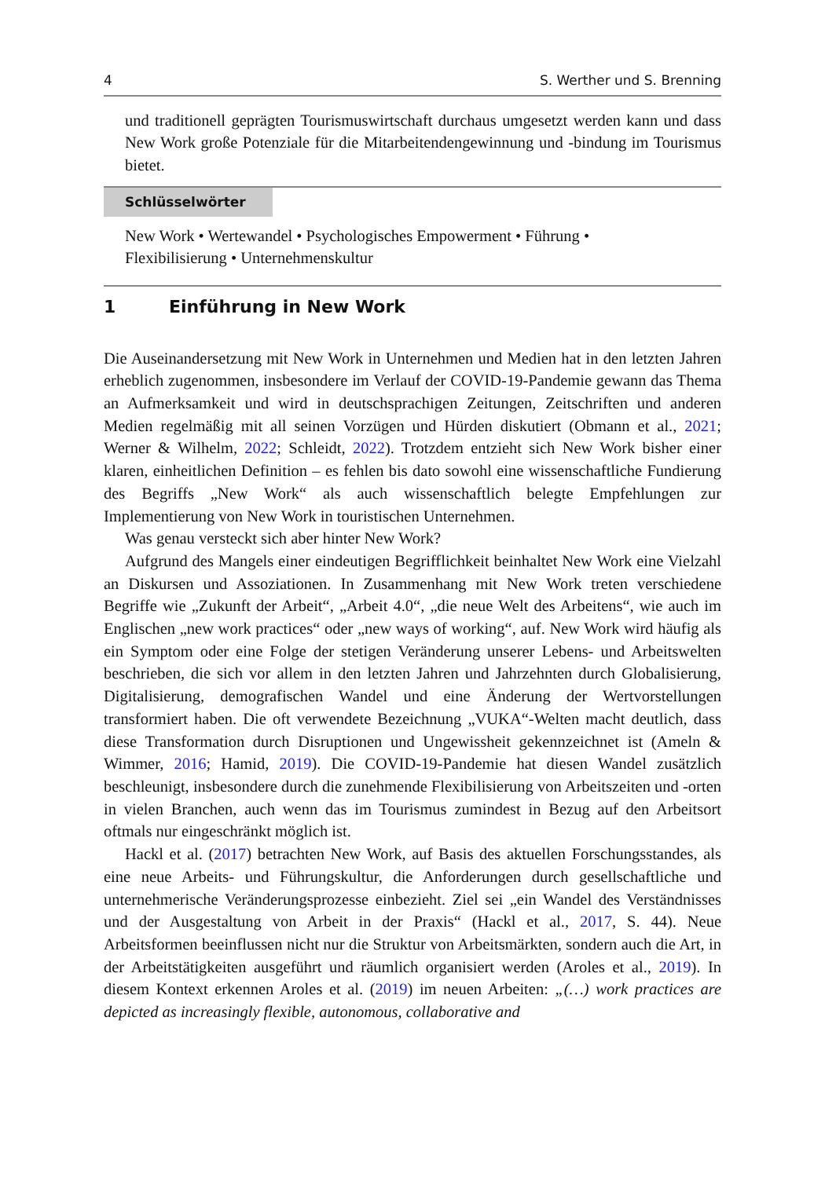4 S. Werther und S. Brenning
und traditionell geprägten Tourismuswirtschaft durchaus umgesetzt werden kann und dass New Work große Potenziale für die Mitarbeitendengewinnung und -bindung im Tourismus bietet.
Schlüsselwörter
New Work • Wertewandel • Psychologisches Empowerment • Führung •
Flexibilisierung • Unternehmenskultur
1 Einführung in New Work
Die Auseinandersetzung mit New Work in Unternehmen und Medien hat in den letzten Jahren erheblich zugenommen, insbesondere im Verlauf der COVID-19-Pandemie gewann das Thema an Aufmerksamkeit und wird in deutschsprachigen Zeitungen, Zeitschriften und anderen Medien regelmäßig mit all seinen Vorzügen und Hürden diskutiert (Obmann et al., 2021; Werner & Wilhelm, 2022; Schleidt, 2022). Trotzdem entzieht sich New Work bisher einer klaren, einheitlichen Definition – es fehlen bis dato sowohl eine wissenschaftliche Fundierung des Begriffs „New Work“ als auch wissenschaftlich belegte Empfehlungen zur Implementierung von New Work in touristischen Unternehmen.
Was genau versteckt sich aber hinter New Work?
Aufgrund des Mangels einer eindeutigen Begrifflichkeit beinhaltet New Work eine Vielzahl an Diskursen und Assoziationen. In Zusammenhang mit New Work treten verschiedene Begriffe wie „Zukunft der Arbeit“, „Arbeit 4.0“, „die neue Welt des Arbeitens“, wie auch im Englischen „new work practices“ oder „new ways of working“, auf. New Work wird häufig als ein Symptom oder eine Folge der stetigen Veränderung unserer Lebens- und Arbeitswelten beschrieben, die sich vor allem in den letzten Jahren und Jahrzehnten durch Globalisierung, Digitalisierung, demografischen Wandel und eine Änderung der Wertvorstellungen transformiert haben. Die oft verwendete Bezeichnung „VUKA“-Welten macht deutlich, dass diese Transformation durch Disruptionen und Ungewissheit gekennzeichnet ist (Ameln & Wimmer, 2016; Hamid, 2019). Die COVID-19-Pandemie hat diesen Wandel zusätzlich beschleunigt, insbesondere durch die zunehmende Flexibilisierung von Arbeitszeiten und -orten in vielen Branchen, auch wenn das im Tourismus zumindest in Bezug auf den Arbeitsort oftmals nur eingeschränkt möglich ist.
Hackl et al. (2017) betrachten New Work, auf Basis des aktuellen Forschungsstandes, als eine neue Arbeits- und Führungskultur, die Anforderungen durch gesellschaftliche und unternehmerische Veränderungsprozesse einbezieht. Ziel sei „ein Wandel des Verständnisses und der Ausgestaltung von Arbeit in der Praxis“ (Hackl et al., 2017, S. 44). Neue Arbeitsformen beeinflussen nicht nur die Struktur von Arbeitsmärkten, sondern auch die Art, in der Arbeitstätigkeiten ausgeführt und räumlich organisiert werden (Aroles et al., 2019). In diesem Kontext erkennen Aroles et al. (2019) im neuen Arbeiten: „(…) work practices are depicted as increasingly flexible, autonomous, collaborative and